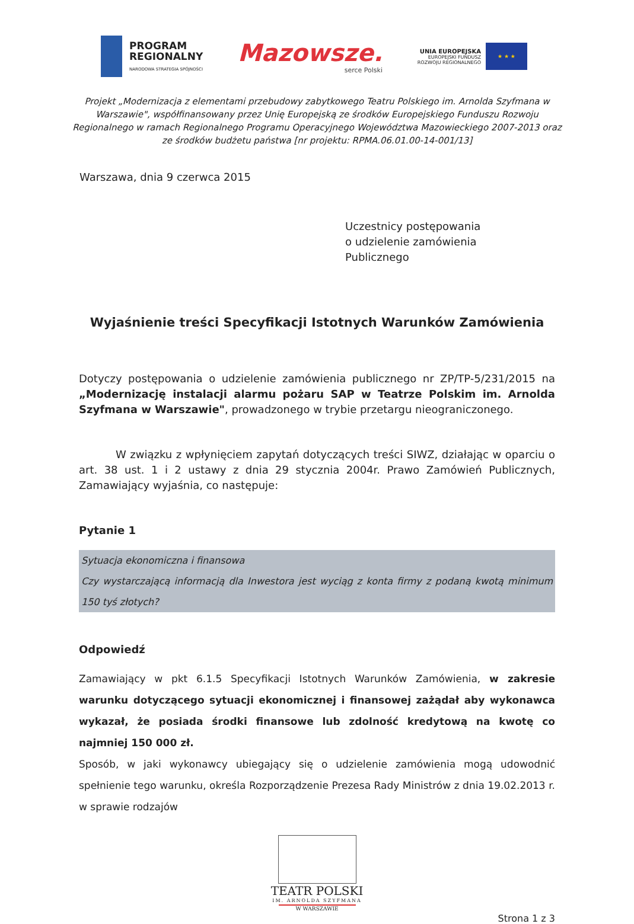PROGRAM
REGIONALNY
NARODOWA STRATEGIA SPÓJNOŚCI
Mazowsze.
serce Polski
UNIA EUROPEJSKA
EUROPEJSKI FUNDUSZ
ROZWOJU REGIONALNEGO
★ ★ ★
Projekt „Modernizacja z elementami przebudowy zabytkowego Teatru Polskiego im. Arnolda Szyfmana w Warszawie", współfinansowany przez Unię Europejską ze środków Europejskiego Funduszu Rozwoju Regionalnego w ramach Regionalnego Programu Operacyjnego Województwa Mazowieckiego 2007-2013 oraz ze środków budżetu państwa [nr projektu: RPMA.06.01.00-14-001/13]
Warszawa, dnia 9 czerwca 2015
Uczestnicy postępowania
o udzielenie zamówienia
Publicznego
Wyjaśnienie treści Specyfikacji Istotnych Warunków Zamówienia
Dotyczy postępowania o udzielenie zamówienia publicznego nr ZP/TP-5/231/2015 na „Modernizację instalacji alarmu pożaru SAP w Teatrze Polskim im. Arnolda Szyfmana w Warszawie", prowadzonego w trybie przetargu nieograniczonego.
W związku z wpłynięciem zapytań dotyczących treści SIWZ, działając w oparciu o art. 38 ust. 1 i 2 ustawy z dnia 29 stycznia 2004r. Prawo Zamówień Publicznych, Zamawiający wyjaśnia, co następuje:
Pytanie 1
Sytuacja ekonomiczna i finansowa
Czy wystarczającą informacją dla Inwestora jest wyciąg z konta firmy z podaną kwotą minimum 150 tyś złotych?
Odpowiedź
Zamawiający w pkt 6.1.5 Specyfikacji Istotnych Warunków Zamówienia, w zakresie warunku dotyczącego sytuacji ekonomicznej i finansowej zażądał aby wykonawca wykazał, że posiada środki finansowe lub zdolność kredytową na kwotę co najmniej 150 000 zł.
Sposób, w jaki wykonawcy ubiegający się o udzielenie zamówienia mogą udowodnić spełnienie tego warunku, określa Rozporządzenie Prezesa Rady Ministrów z dnia 19.02.2013 r. w sprawie rodzajów
TEATR POLSKI
IM. ARNOLDA SZYFMANA
W WARSZAWIE
Strona 1 z 3